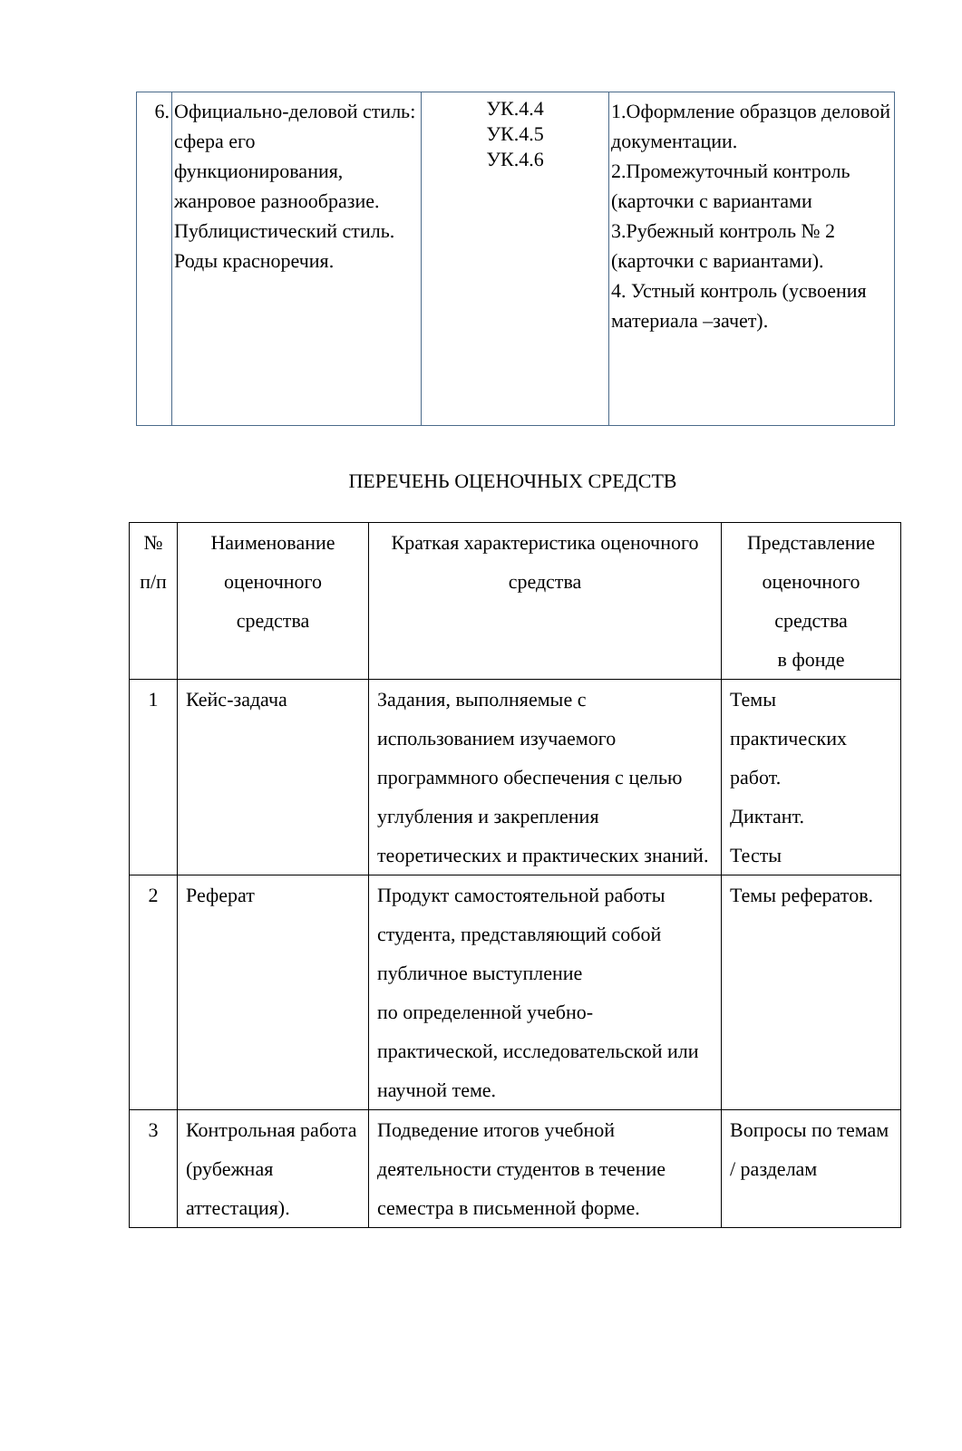| 6. | Официально-деловой стиль: сфера его функционирования, жанровое разнообразие. Публицистический стиль. Роды красноречия. | УК.4.4 УК.4.5 УК.4.6 | 1.Оформление образцов деловой документации. 2.Промежуточный контроль (карточки с вариантами 3.Рубежный контроль № 2 (карточки с вариантами). 4. Устный контроль (усвоения материала –зачет). |
ПЕРЕЧЕНЬ ОЦЕНОЧНЫХ СРЕДСТВ
| № п/п | Наименование оценочного средства | Краткая характеристика оценочного средства | Представление оценочного средства в фонде |
| --- | --- | --- | --- |
| 1 | Кейс-задача | Задания, выполняемые с использованием изучаемого программного обеспечения с целью углубления и закрепления теоретических и практических знаний. | Темы практических работ. Диктант. Тесты |
| 2 | Реферат | Продукт самостоятельной работы студента, представляющий собой публичное выступление по определенной учебно-практической, исследовательской или научной теме. | Темы рефератов. |
| 3 | Контрольная работа (рубежная аттестация). | Подведение итогов учебной деятельности студентов в течение семестра в письменной форме. | Вопросы по темам / разделам |